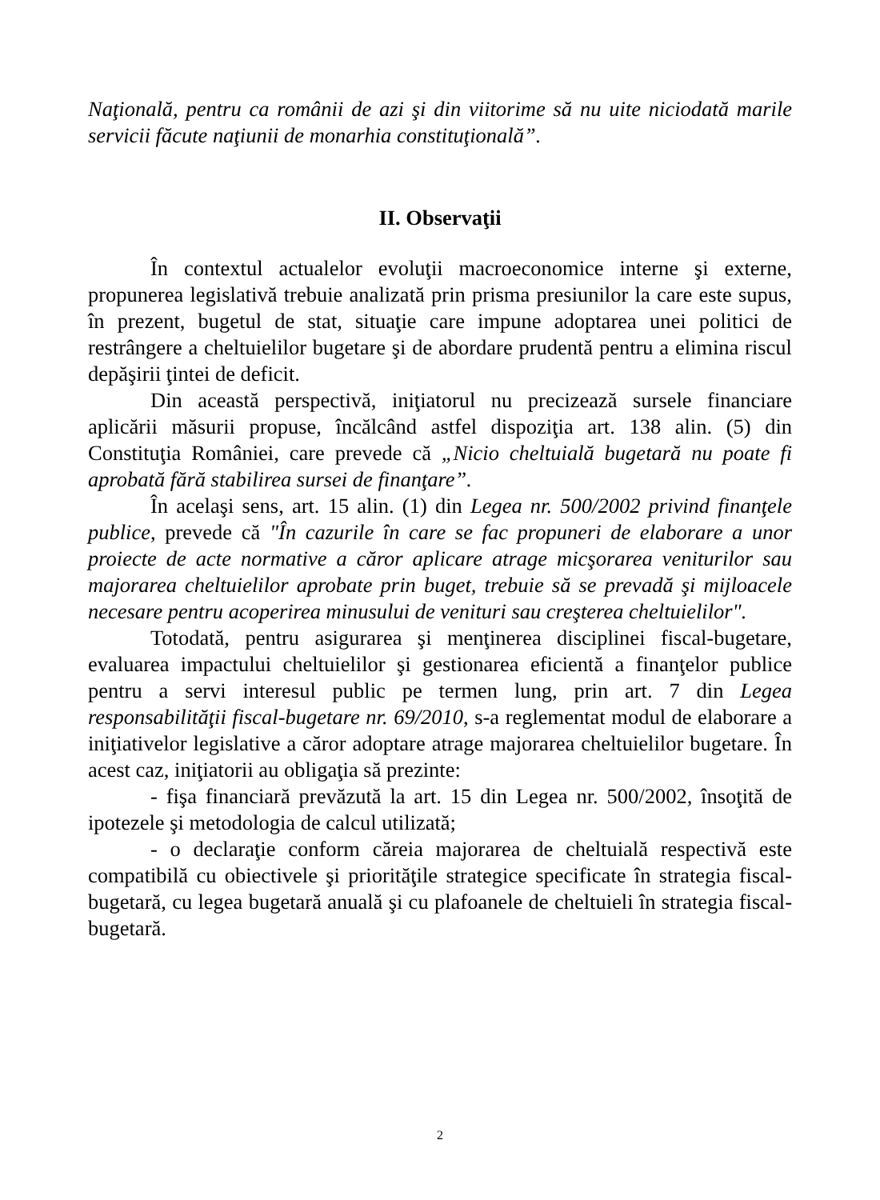Naţională, pentru ca românii de azi şi din viitorime să nu uite niciodată marile servicii făcute naţiunii de monarhia constituţională”.
II. Observaţii
În contextul actualelor evoluţii macroeconomice interne şi externe, propunerea legislativă trebuie analizată prin prisma presiunilor la care este supus, în prezent, bugetul de stat, situaţie care impune adoptarea unei politici de restrângere a cheltuielilor bugetare şi de abordare prudentă pentru a elimina riscul depăşirii ţintei de deficit.
Din această perspectivă, iniţiatorul nu precizează sursele financiare aplicării măsurii propuse, încălcând astfel dispoziţia art. 138 alin. (5) din Constituţia României, care prevede că „Nicio cheltuială bugetară nu poate fi aprobată fără stabilirea sursei de finanţare”.
În acelaşi sens, art. 15 alin. (1) din Legea nr. 500/2002 privind finanţele publice, prevede că "În cazurile în care se fac propuneri de elaborare a unor proiecte de acte normative a căror aplicare atrage micşorarea veniturilor sau majorarea cheltuielilor aprobate prin buget, trebuie să se prevadă şi mijloacele necesare pentru acoperirea minusului de venituri sau creşterea cheltuielilor".
Totodată, pentru asigurarea şi menţinerea disciplinei fiscal-bugetare, evaluarea impactului cheltuielilor şi gestionarea eficientă a finanţelor publice pentru a servi interesul public pe termen lung, prin art. 7 din Legea responsabilităţii fiscal-bugetare nr. 69/2010, s-a reglementat modul de elaborare a iniţiativelor legislative a căror adoptare atrage majorarea cheltuielilor bugetare. În acest caz, iniţiatorii au obligaţia să prezinte:
- fişa financiară prevăzută la art. 15 din Legea nr. 500/2002, însoţită de ipotezele şi metodologia de calcul utilizată;
- o declaraţie conform căreia majorarea de cheltuială respectivă este compatibilă cu obiectivele şi priorităţile strategice specificate în strategia fiscal-bugetară, cu legea bugetară anuală şi cu plafoanele de cheltuieli în strategia fiscal-bugetară.
2